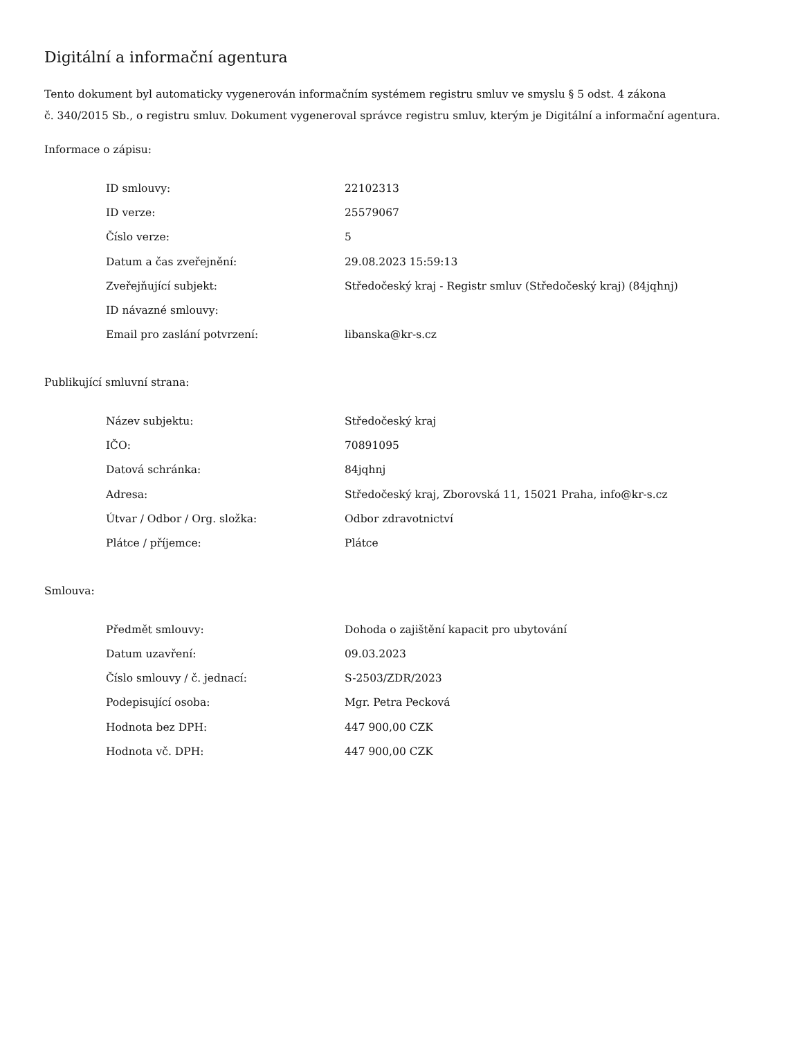Digitální a informační agentura
Tento dokument byl automaticky vygenerován informačním systémem registru smluv ve smyslu § 5 odst. 4 zákona
č. 340/2015 Sb., o registru smluv. Dokument vygeneroval správce registru smluv, kterým je Digitální a informační agentura.
Informace o zápisu:
| ID smlouvy: | 22102313 |
| ID verze: | 25579067 |
| Číslo verze: | 5 |
| Datum a čas zveřejnění: | 29.08.2023 15:59:13 |
| Zveřejňující subjekt: | Středočeský kraj - Registr smluv (Středočeský kraj) (84jqhnj) |
| ID návazné smlouvy: | |
| Email pro zaslání potvrzení: | libanska@kr-s.cz |
Publikující smluvní strana:
| Název subjektu: | Středočeský kraj |
| IČO: | 70891095 |
| Datová schránka: | 84jqhnj |
| Adresa: | Středočeský kraj, Zborovská 11, 15021 Praha, info@kr-s.cz |
| Útvar / Odbor / Org. složka: | Odbor zdravotnictví |
| Plátce / příjemce: | Plátce |
Smlouva:
| Předmět smlouvy: | Dohoda o zajištění kapacit pro ubytování |
| Datum uzavření: | 09.03.2023 |
| Číslo smlouvy / č. jednací: | S-2503/ZDR/2023 |
| Podepisující osoba: | Mgr. Petra Pecková |
| Hodnota bez DPH: | 447 900,00 CZK |
| Hodnota vč. DPH: | 447 900,00 CZK |